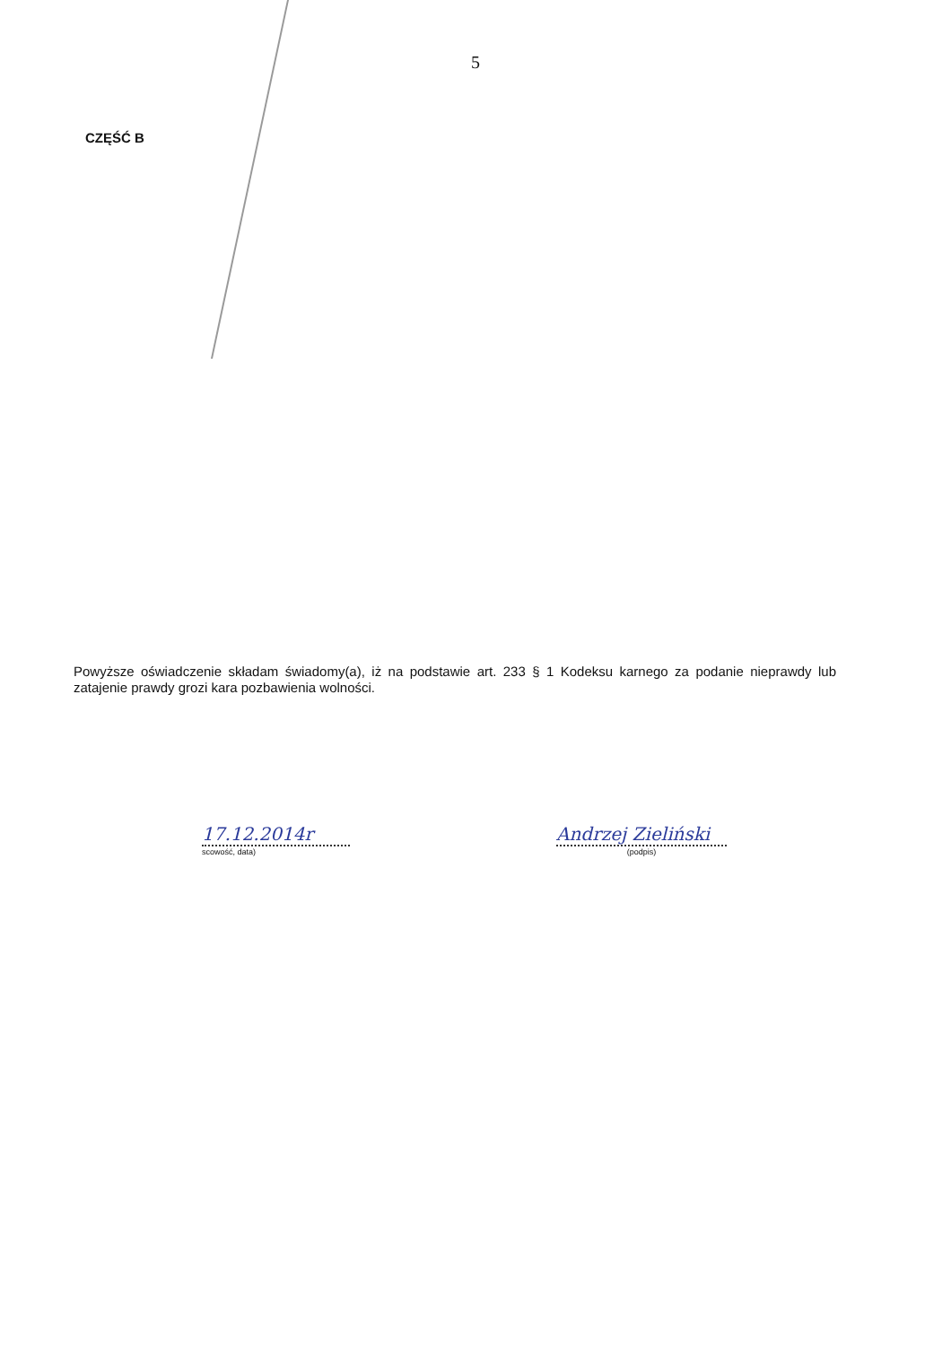5
CZĘŚĆ B
Powyższe oświadczenie składam świadomy(a), iż na podstawie art. 233 § 1 Kodeksu karnego za podanie nieprawdy lub zatajenie prawdy grozi kara pozbawienia wolności.
17.12.2014r
scowość, data)
Andrzej Zieliński
(podpis)